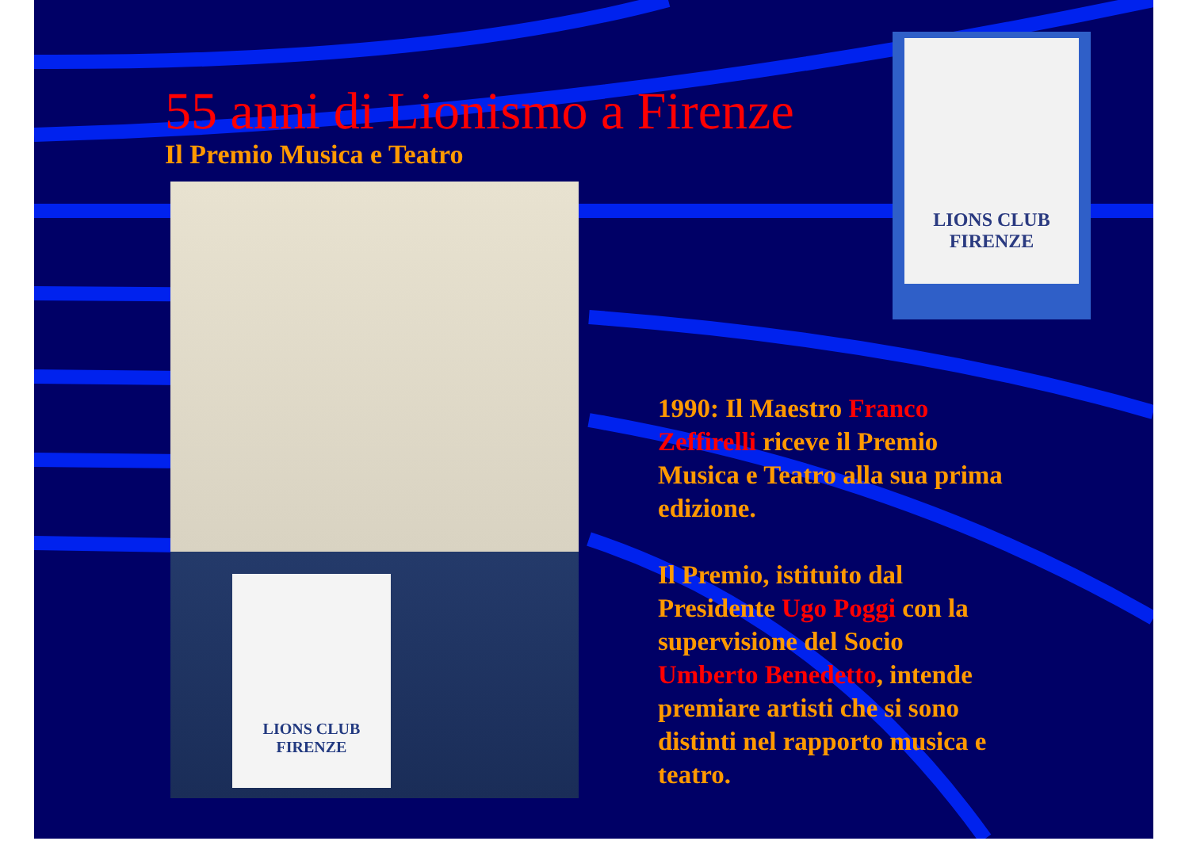LIONS CLUB
FIRENZE
55 anni di Lionismo a Firenze
Il Premio Musica e Teatro
LIONS CLUB
FIRENZE
1990: Il Maestro Franco Zeffirelli riceve il Premio Musica e Teatro alla sua prima edizione.
Il Premio, istituito dal Presidente Ugo Poggi con la supervisione del Socio Umberto Benedetto, intende premiare artisti che si sono distinti nel rapporto musica e teatro.